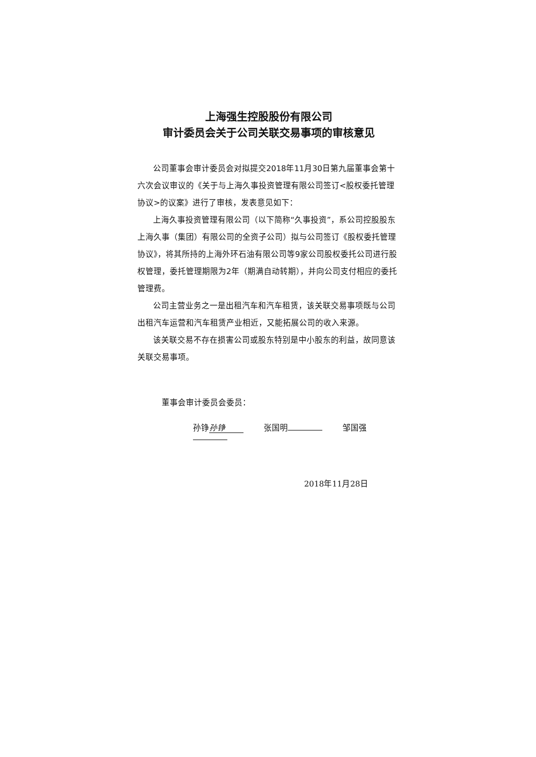上海强生控股股份有限公司
审计委员会关于公司关联交易事项的审核意见
公司董事会审计委员会对拟提交2018年11月30日第九届董事会第十六次会议审议的《关于与上海久事投资管理有限公司签订<股权委托管理协议>的议案》进行了审核，发表意见如下：
上海久事投资管理有限公司（以下简称“久事投资”，系公司控股股东上海久事（集团）有限公司的全资子公司）拟与公司签订《股权委托管理协议》，将其所持的上海外环石油有限公司等9家公司股权委托公司进行股权管理，委托管理期限为2年（期满自动转期），并向公司支付相应的委托管理费。
公司主营业务之一是出租汽车和汽车租赁，该关联交易事项既与公司出租汽车运营和汽车租赁产业相近，又能拓展公司的收入来源。
该关联交易不存在损害公司或股东特别是中小股东的利益，故同意该关联交易事项。
董事会审计委员会委员：
孙铮 孙铮 张国明 邹国强
2018年11月28日